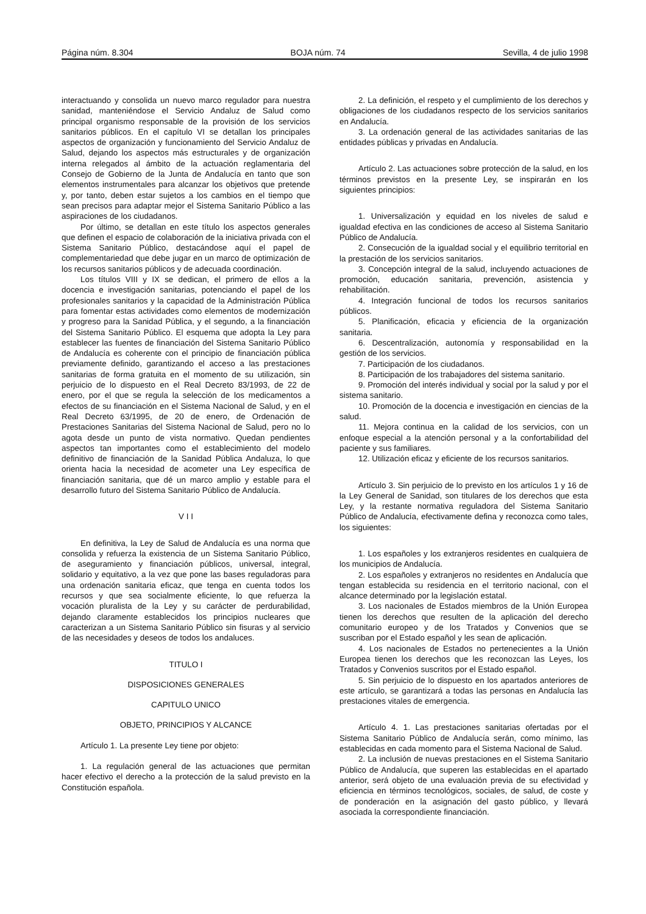Página núm. 8.304 BOJA núm. 74 Sevilla, 4 de julio 1998
interactuando y consolida un nuevo marco regulador para nuestra sanidad, manteniéndose el Servicio Andaluz de Salud como principal organismo responsable de la provisión de los servicios sanitarios públicos. En el capítulo VI se detallan los principales aspectos de organización y funcionamiento del Servicio Andaluz de Salud, dejando los aspectos más estructurales y de organización interna relegados al ámbito de la actuación reglamentaria del Consejo de Gobierno de la Junta de Andalucía en tanto que son elementos instrumentales para alcanzar los objetivos que pretende y, por tanto, deben estar sujetos a los cambios en el tiempo que sean precisos para adaptar mejor el Sistema Sanitario Público a las aspiraciones de los ciudadanos.
Por último, se detallan en este título los aspectos generales que definen el espacio de colaboración de la iniciativa privada con el Sistema Sanitario Público, destacándose aquí el papel de complementariedad que debe jugar en un marco de optimización de los recursos sanitarios públicos y de adecuada coordinación.
Los títulos VIII y IX se dedican, el primero de ellos a la docencia e investigación sanitarias, potenciando el papel de los profesionales sanitarios y la capacidad de la Administración Pública para fomentar estas actividades como elementos de modernización y progreso para la Sanidad Pública, y el segundo, a la financiación del Sistema Sanitario Público. El esquema que adopta la Ley para establecer las fuentes de financiación del Sistema Sanitario Público de Andalucía es coherente con el principio de financiación pública previamente definido, garantizando el acceso a las prestaciones sanitarias de forma gratuita en el momento de su utilización, sin perjuicio de lo dispuesto en el Real Decreto 83/1993, de 22 de enero, por el que se regula la selección de los medicamentos a efectos de su financiación en el Sistema Nacional de Salud, y en el Real Decreto 63/1995, de 20 de enero, de Ordenación de Prestaciones Sanitarias del Sistema Nacional de Salud, pero no lo agota desde un punto de vista normativo. Quedan pendientes aspectos tan importantes como el establecimiento del modelo definitivo de financiación de la Sanidad Pública Andaluza, lo que orienta hacia la necesidad de acometer una Ley específica de financiación sanitaria, que dé un marco amplio y estable para el desarrollo futuro del Sistema Sanitario Público de Andalucía.
V I I
En definitiva, la Ley de Salud de Andalucía es una norma que consolida y refuerza la existencia de un Sistema Sanitario Público, de aseguramiento y financiación públicos, universal, integral, solidario y equitativo, a la vez que pone las bases reguladoras para una ordenación sanitaria eficaz, que tenga en cuenta todos los recursos y que sea socialmente eficiente, lo que refuerza la vocación pluralista de la Ley y su carácter de perdurabilidad, dejando claramente establecidos los principios nucleares que caracterizan a un Sistema Sanitario Público sin fisuras y al servicio de las necesidades y deseos de todos los andaluces.
TITULO I
DISPOSICIONES GENERALES
CAPITULO UNICO
OBJETO, PRINCIPIOS Y ALCANCE
Artículo 1. La presente Ley tiene por objeto:
1. La regulación general de las actuaciones que permitan hacer efectivo el derecho a la protección de la salud previsto en la Constitución española.
2. La definición, el respeto y el cumplimiento de los derechos y obligaciones de los ciudadanos respecto de los servicios sanitarios en Andalucía.
3. La ordenación general de las actividades sanitarias de las entidades públicas y privadas en Andalucía.
Artículo 2. Las actuaciones sobre protección de la salud, en los términos previstos en la presente Ley, se inspirarán en los siguientes principios:
1. Universalización y equidad en los niveles de salud e igualdad efectiva en las condiciones de acceso al Sistema Sanitario Público de Andalucía.
2. Consecución de la igualdad social y el equilibrio territorial en la prestación de los servicios sanitarios.
3. Concepción integral de la salud, incluyendo actuaciones de promoción, educación sanitaria, prevención, asistencia y rehabilitación.
4. Integración funcional de todos los recursos sanitarios públicos.
5. Planificación, eficacia y eficiencia de la organización sanitaria.
6. Descentralización, autonomía y responsabilidad en la gestión de los servicios.
7. Participación de los ciudadanos.
8. Participación de los trabajadores del sistema sanitario.
9. Promoción del interés individual y social por la salud y por el sistema sanitario.
10. Promoción de la docencia e investigación en ciencias de la salud.
11. Mejora continua en la calidad de los servicios, con un enfoque especial a la atención personal y a la confortabilidad del paciente y sus familiares.
12. Utilización eficaz y eficiente de los recursos sanitarios.
Artículo 3. Sin perjuicio de lo previsto en los artículos 1 y 16 de la Ley General de Sanidad, son titulares de los derechos que esta Ley, y la restante normativa reguladora del Sistema Sanitario Público de Andalucía, efectivamente defina y reconozca como tales, los siguientes:
1. Los españoles y los extranjeros residentes en cualquiera de los municipios de Andalucía.
2. Los españoles y extranjeros no residentes en Andalucía que tengan establecida su residencia en el territorio nacional, con el alcance determinado por la legislación estatal.
3. Los nacionales de Estados miembros de la Unión Europea tienen los derechos que resulten de la aplicación del derecho comunitario europeo y de los Tratados y Convenios que se suscriban por el Estado español y les sean de aplicación.
4. Los nacionales de Estados no pertenecientes a la Unión Europea tienen los derechos que les reconozcan las Leyes, los Tratados y Convenios suscritos por el Estado español.
5. Sin perjuicio de lo dispuesto en los apartados anteriores de este artículo, se garantizará a todas las personas en Andalucía las prestaciones vitales de emergencia.
Artículo 4. 1. Las prestaciones sanitarias ofertadas por el Sistema Sanitario Público de Andalucía serán, como mínimo, las establecidas en cada momento para el Sistema Nacional de Salud.
2. La inclusión de nuevas prestaciones en el Sistema Sanitario Público de Andalucía, que superen las establecidas en el apartado anterior, será objeto de una evaluación previa de su efectividad y eficiencia en términos tecnológicos, sociales, de salud, de coste y de ponderación en la asignación del gasto público, y llevará asociada la correspondiente financiación.